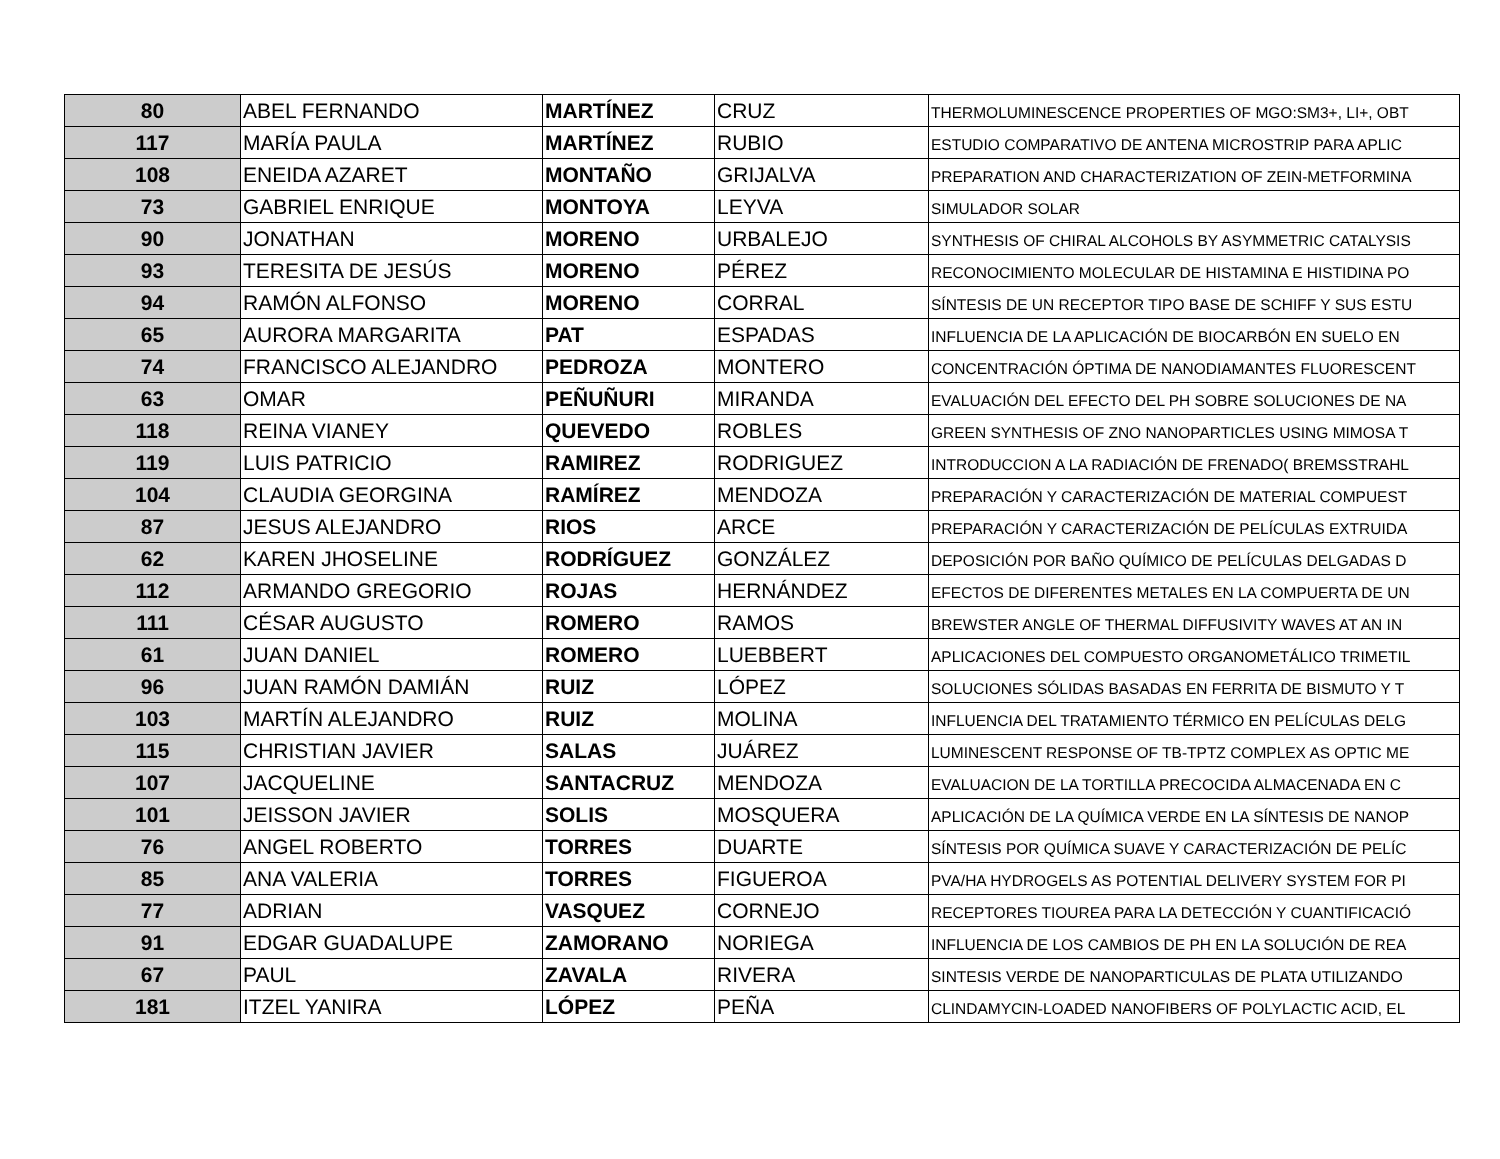| 80 | ABEL FERNANDO | MARTÍNEZ | CRUZ | THERMOLUMINESCENCE PROPERTIES OF MGO:SM3+, LI+, OBT |
| 117 | MARÍA PAULA | MARTÍNEZ | RUBIO | ESTUDIO COMPARATIVO DE ANTENA MICROSTRIP PARA APLIC |
| 108 | ENEIDA AZARET | MONTAÑO | GRIJALVA | PREPARATION AND CHARACTERIZATION OF ZEIN-METFORMINA |
| 73 | GABRIEL ENRIQUE | MONTOYA | LEYVA | SIMULADOR SOLAR |
| 90 | JONATHAN | MORENO | URBALEJO | SYNTHESIS OF CHIRAL ALCOHOLS BY ASYMMETRIC CATALYSIS |
| 93 | TERESITA DE JESÚS | MORENO | PÉREZ | RECONOCIMIENTO MOLECULAR DE HISTAMINA E HISTIDINA PO |
| 94 | RAMÓN ALFONSO | MORENO | CORRAL | SÍNTESIS DE UN RECEPTOR TIPO BASE DE SCHIFF Y SUS ESTU |
| 65 | AURORA MARGARITA | PAT | ESPADAS | INFLUENCIA DE LA APLICACIÓN DE BIOCARBÓN EN SUELO EN |
| 74 | FRANCISCO ALEJANDRO | PEDROZA | MONTERO | CONCENTRACIÓN ÓPTIMA DE NANODIAMANTES FLUORESCENT |
| 63 | OMAR | PEÑUÑURI | MIRANDA | EVALUACIÓN DEL EFECTO DEL PH SOBRE SOLUCIONES DE NA |
| 118 | REINA VIANEY | QUEVEDO | ROBLES | GREEN SYNTHESIS OF ZNO NANOPARTICLES USING MIMOSA T |
| 119 | LUIS PATRICIO | RAMIREZ | RODRIGUEZ | INTRODUCCION A LA RADIACIÓN DE FRENADO( BREMSSTRAHL |
| 104 | CLAUDIA GEORGINA | RAMÍREZ | MENDOZA | PREPARACIÓN Y CARACTERIZACIÓN DE MATERIAL COMPUEST |
| 87 | JESUS ALEJANDRO | RIOS | ARCE | PREPARACIÓN Y CARACTERIZACIÓN DE PELÍCULAS EXTRUIDA |
| 62 | KAREN JHOSELINE | RODRÍGUEZ | GONZÁLEZ | DEPOSICIÓN POR BAÑO QUÍMICO DE PELÍCULAS DELGADAS D |
| 112 | ARMANDO GREGORIO | ROJAS | HERNÁNDEZ | EFECTOS DE DIFERENTES METALES EN LA COMPUERTA DE UN |
| 111 | CÉSAR AUGUSTO | ROMERO | RAMOS | BREWSTER ANGLE OF THERMAL DIFFUSIVITY WAVES AT AN IN |
| 61 | JUAN DANIEL | ROMERO | LUEBBERT | APLICACIONES DEL COMPUESTO ORGANOMETÁLICO TRIMETIL |
| 96 | JUAN RAMÓN DAMIÁN | RUIZ | LÓPEZ | SOLUCIONES SÓLIDAS BASADAS EN FERRITA DE BISMUTO Y T |
| 103 | MARTÍN ALEJANDRO | RUIZ | MOLINA | INFLUENCIA DEL TRATAMIENTO TÉRMICO EN PELÍCULAS DELG |
| 115 | CHRISTIAN JAVIER | SALAS | JUÁREZ | LUMINESCENT RESPONSE OF TB-TPTZ COMPLEX AS OPTIC ME |
| 107 | JACQUELINE | SANTACRUZ | MENDOZA | EVALUACION DE LA TORTILLA PRECOCIDA ALMACENADA EN C |
| 101 | JEISSON JAVIER | SOLIS | MOSQUERA | APLICACIÓN DE LA QUÍMICA VERDE EN LA SÍNTESIS DE NANOP |
| 76 | ANGEL ROBERTO | TORRES | DUARTE | SÍNTESIS POR QUÍMICA SUAVE Y CARACTERIZACIÓN DE PELÍC |
| 85 | ANA VALERIA | TORRES | FIGUEROA | PVA/HA HYDROGELS AS POTENTIAL DELIVERY SYSTEM FOR PI |
| 77 | ADRIAN | VASQUEZ | CORNEJO | RECEPTORES TIOUREA PARA LA DETECCIÓN Y CUANTIFICACIÓ |
| 91 | EDGAR GUADALUPE | ZAMORANO | NORIEGA | INFLUENCIA DE LOS CAMBIOS DE PH EN LA SOLUCIÓN DE REA |
| 67 | PAUL | ZAVALA | RIVERA | SINTESIS VERDE DE NANOPARTICULAS DE PLATA UTILIZANDO |
| 181 | ITZEL YANIRA | LÓPEZ | PEÑA | CLINDAMYCIN-LOADED NANOFIBERS OF POLYLACTIC ACID, EL |